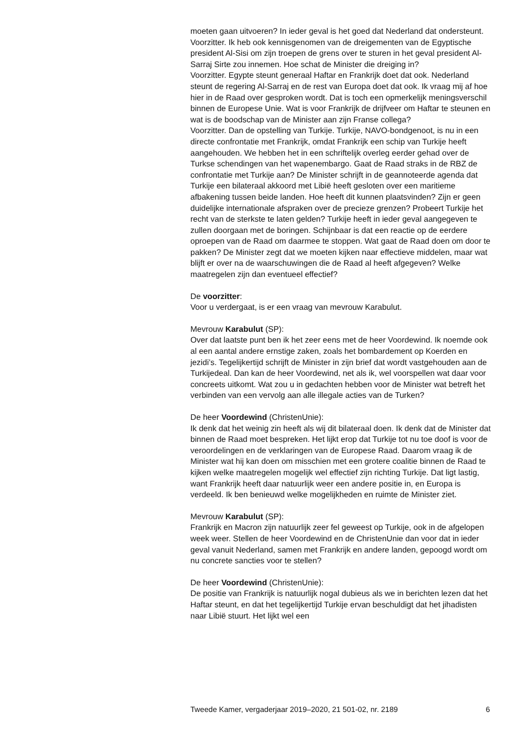moeten gaan uitvoeren? In ieder geval is het goed dat Nederland dat ondersteunt.
Voorzitter. Ik heb ook kennisgenomen van de dreigementen van de Egyptische president Al-Sisi om zijn troepen de grens over te sturen in het geval president Al-Sarraj Sirte zou innemen. Hoe schat de Minister die dreiging in?
Voorzitter. Egypte steunt generaal Haftar en Frankrijk doet dat ook. Nederland steunt de regering Al-Sarraj en de rest van Europa doet dat ook. Ik vraag mij af hoe hier in de Raad over gesproken wordt. Dat is toch een opmerkelijk meningsverschil binnen de Europese Unie. Wat is voor Frankrijk de drijfveer om Haftar te steunen en wat is de boodschap van de Minister aan zijn Franse collega?
Voorzitter. Dan de opstelling van Turkije. Turkije, NAVO-bondgenoot, is nu in een directe confrontatie met Frankrijk, omdat Frankrijk een schip van Turkije heeft aangehouden. We hebben het in een schriftelijk overleg eerder gehad over de Turkse schendingen van het wapenembargo. Gaat de Raad straks in de RBZ de confrontatie met Turkije aan? De Minister schrijft in de geannoteerde agenda dat Turkije een bilateraal akkoord met Libië heeft gesloten over een maritieme afbakening tussen beide landen. Hoe heeft dit kunnen plaatsvinden? Zijn er geen duidelijke internationale afspraken over de precieze grenzen? Probeert Turkije het recht van de sterkste te laten gelden? Turkije heeft in ieder geval aangegeven te zullen doorgaan met de boringen. Schijnbaar is dat een reactie op de eerdere oproepen van de Raad om daarmee te stoppen. Wat gaat de Raad doen om door te pakken? De Minister zegt dat we moeten kijken naar effectieve middelen, maar wat blijft er over na de waarschuwingen die de Raad al heeft afgegeven? Welke maatregelen zijn dan eventueel effectief?
De voorzitter:
Voor u verdergaat, is er een vraag van mevrouw Karabulut.
Mevrouw Karabulut (SP):
Over dat laatste punt ben ik het zeer eens met de heer Voordewind. Ik noemde ook al een aantal andere ernstige zaken, zoals het bombardement op Koerden en jezidi’s. Tegelijkertijd schrijft de Minister in zijn brief dat wordt vastgehouden aan de Turkijedeal. Dan kan de heer Voordewind, net als ik, wel voorspellen wat daar voor concreets uitkomt. Wat zou u in gedachten hebben voor de Minister wat betreft het verbinden van een vervolg aan alle illegale acties van de Turken?
De heer Voordewind (ChristenUnie):
Ik denk dat het weinig zin heeft als wij dit bilateraal doen. Ik denk dat de Minister dat binnen de Raad moet bespreken. Het lijkt erop dat Turkije tot nu toe doof is voor de veroordelingen en de verklaringen van de Europese Raad. Daarom vraag ik de Minister wat hij kan doen om misschien met een grotere coalitie binnen de Raad te kijken welke maatregelen mogelijk wel effectief zijn richting Turkije. Dat ligt lastig, want Frankrijk heeft daar natuurlijk weer een andere positie in, en Europa is verdeeld. Ik ben benieuwd welke mogelijkheden en ruimte de Minister ziet.
Mevrouw Karabulut (SP):
Frankrijk en Macron zijn natuurlijk zeer fel geweest op Turkije, ook in de afgelopen week weer. Stellen de heer Voordewind en de ChristenUnie dan voor dat in ieder geval vanuit Nederland, samen met Frankrijk en andere landen, gepoogd wordt om nu concrete sancties voor te stellen?
De heer Voordewind (ChristenUnie):
De positie van Frankrijk is natuurlijk nogal dubieus als we in berichten lezen dat het Haftar steunt, en dat het tegelijkertijd Turkije ervan beschuldigt dat het jihadisten naar Libië stuurt. Het lijkt wel een
Tweede Kamer, vergaderjaar 2019–2020, 21 501-02, nr. 2189 6